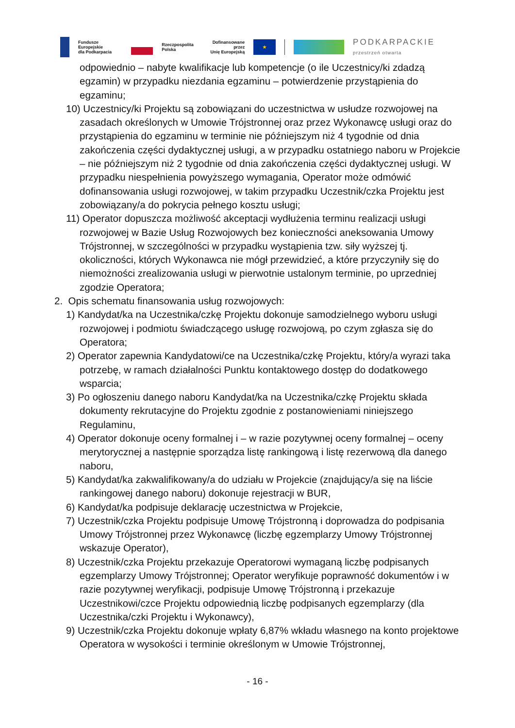Fundusze Europejskie
dla Podkarpacia
Rzeczpospolita
Polska
Dofinansowane przez
Unię Europejską
★
PODKARPACKIE
przestrzeń otwarta
odpowiednio – nabyte kwalifikacje lub kompetencje (o ile Uczestnicy/ki zdadzą egzamin) w przypadku niezdania egzaminu – potwierdzenie przystąpienia do egzaminu;
10) Uczestnicy/ki Projektu są zobowiązani do uczestnictwa w usłudze rozwojowej na zasadach określonych w Umowie Trójstronnej oraz przez Wykonawcę usługi oraz do przystąpienia do egzaminu w terminie nie późniejszym niż 4 tygodnie od dnia zakończenia części dydaktycznej usługi, a w przypadku ostatniego naboru w Projekcie – nie późniejszym niż 2 tygodnie od dnia zakończenia części dydaktycznej usługi. W przypadku niespełnienia powyższego wymagania, Operator może odmówić dofinansowania usługi rozwojowej, w takim przypadku Uczestnik/czka Projektu jest zobowiązany/a do pokrycia pełnego kosztu usługi;
11) Operator dopuszcza możliwość akceptacji wydłużenia terminu realizacji usługi rozwojowej w Bazie Usług Rozwojowych bez konieczności aneksowania Umowy Trójstronnej, w szczególności w przypadku wystąpienia tzw. siły wyższej tj. okoliczności, których Wykonawca nie mógł przewidzieć, a które przyczyniły się do niemożności zrealizowania usługi w pierwotnie ustalonym terminie, po uprzedniej zgodzie Operatora;
2. Opis schematu finansowania usług rozwojowych:
1) Kandydat/ka na Uczestnika/czkę Projektu dokonuje samodzielnego wyboru usługi rozwojowej i podmiotu świadczącego usługę rozwojową, po czym zgłasza się do Operatora;
2) Operator zapewnia Kandydatowi/ce na Uczestnika/czkę Projektu, który/a wyrazi taka potrzebę, w ramach działalności Punktu kontaktowego dostęp do dodatkowego wsparcia;
3) Po ogłoszeniu danego naboru Kandydat/ka na Uczestnika/czkę Projektu składa dokumenty rekrutacyjne do Projektu zgodnie z postanowieniami niniejszego Regulaminu,
4) Operator dokonuje oceny formalnej i – w razie pozytywnej oceny formalnej – oceny merytorycznej a następnie sporządza listę rankingową i listę rezerwową dla danego naboru,
5) Kandydat/ka zakwalifikowany/a do udziału w Projekcie (znajdujący/a się na liście rankingowej danego naboru) dokonuje rejestracji w BUR,
6) Kandydat/ka podpisuje deklarację uczestnictwa w Projekcie,
7) Uczestnik/czka Projektu podpisuje Umowę Trójstronną i doprowadza do podpisania Umowy Trójstronnej przez Wykonawcę (liczbę egzemplarzy Umowy Trójstronnej wskazuje Operator),
8) Uczestnik/czka Projektu przekazuje Operatorowi wymaganą liczbę podpisanych egzemplarzy Umowy Trójstronnej; Operator weryfikuje poprawność dokumentów i w razie pozytywnej weryfikacji, podpisuje Umowę Trójstronną i przekazuje Uczestnikowi/czce Projektu odpowiednią liczbę podpisanych egzemplarzy (dla Uczestnika/czki Projektu i Wykonawcy),
9) Uczestnik/czka Projektu dokonuje wpłaty 6,87% wkładu własnego na konto projektowe Operatora w wysokości i terminie określonym w Umowie Trójstronnej,
- 16 -